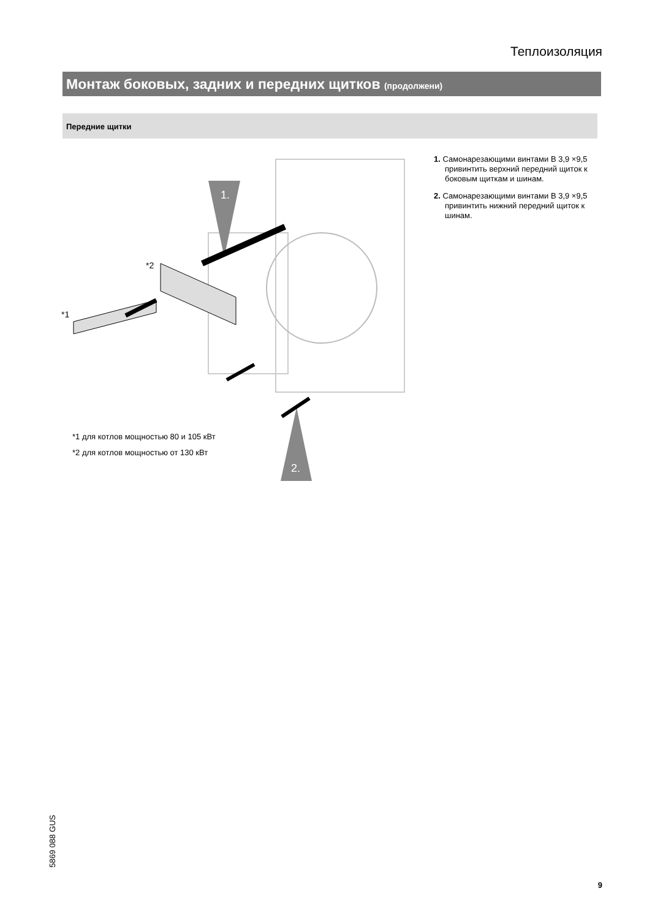Теплоизоляция
Монтаж боковых, задних и передних щитков (продолжени)
Передние щитки
1.
2.
*1
*2
*1 для котлов мощностью 80 и 105 кВт
*2 для котлов мощностью от 130 кВт
1. Самонарезающими винтами B 3,9 ×9,5 привинтить верхний передний щиток к боковым щиткам и шинам.
2. Самонарезающими винтами B 3,9 ×9,5 привинтить нижний передний щиток к шинам.
5869 088 GUS
9